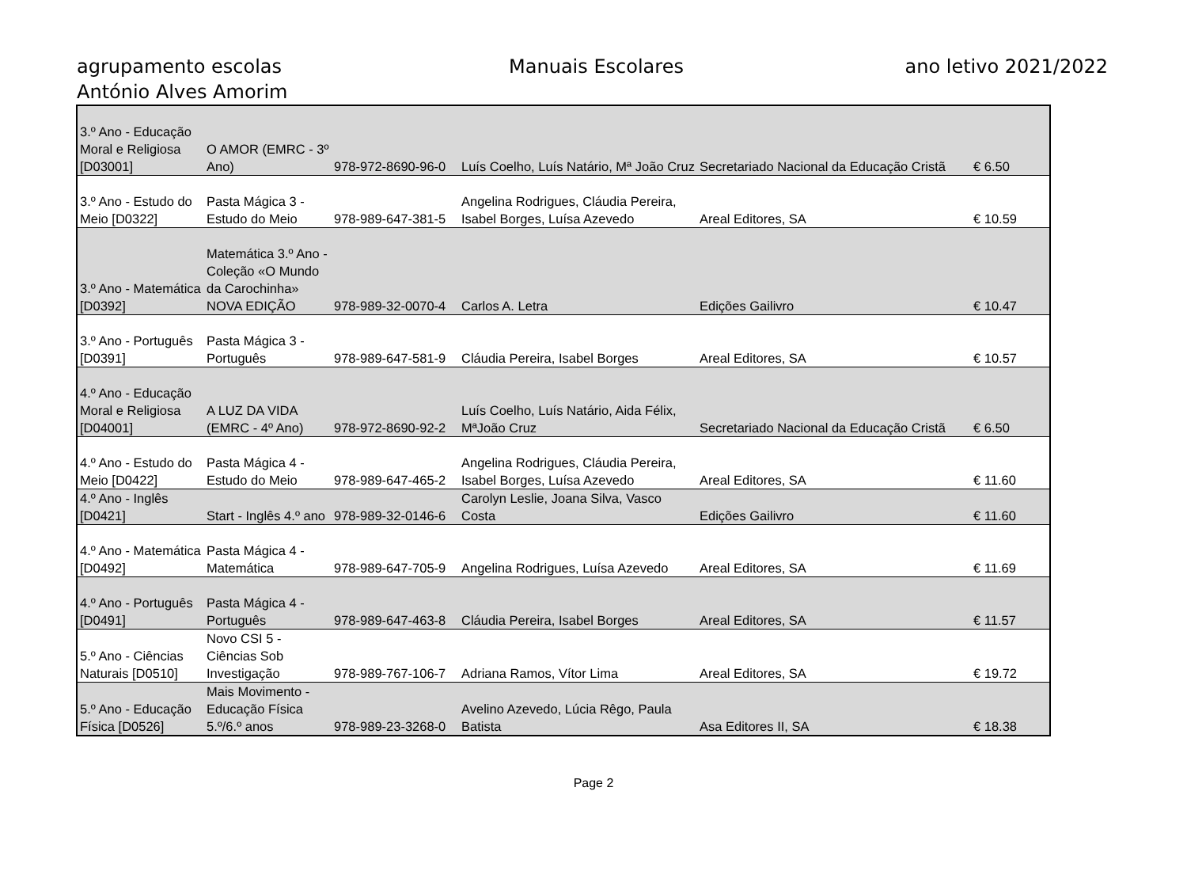agrupamento escolas
António Alves Amorim
Manuais Escolares ano letivo 2021/2022
| 3.º Ano - Educação Moral e Religiosa [D03001] | O AMOR (EMRC - 3º Ano) | 978-972-8690-96-0 | Luís Coelho, Luís Natário, Mª João Cruz | Secretariado Nacional da Educação Cristã | € 6.50 |
| 3.º Ano - Estudo do Meio [D0322] | Pasta Mágica 3 - Estudo do Meio | 978-989-647-381-5 | Angelina Rodrigues, Cláudia Pereira, Isabel Borges, Luísa Azevedo | Areal Editores, SA | € 10.59 |
| 3.º Ano - Matemática [D0392] | Matemática 3.º Ano - Coleção «O Mundo da Carochinha» NOVA EDIÇÃO | 978-989-32-0070-4 | Carlos A. Letra | Edições Gailivro | € 10.47 |
| 3.º Ano - Português [D0391] | Pasta Mágica 3 - Português | 978-989-647-581-9 | Cláudia Pereira, Isabel Borges | Areal Editores, SA | € 10.57 |
| 4.º Ano - Educação Moral e Religiosa [D04001] | A LUZ DA VIDA (EMRC - 4º Ano) | 978-972-8690-92-2 | Luís Coelho, Luís Natário, Aida Félix, MªJoão Cruz | Secretariado Nacional da Educação Cristã | € 6.50 |
| 4.º Ano - Estudo do Meio [D0422] | Pasta Mágica 4 - Estudo do Meio | 978-989-647-465-2 | Angelina Rodrigues, Cláudia Pereira, Isabel Borges, Luísa Azevedo | Areal Editores, SA | € 11.60 |
| 4.º Ano - Inglês [D0421] | Start - Inglês 4.º ano | 978-989-32-0146-6 | Carolyn Leslie, Joana Silva, Vasco Costa | Edições Gailivro | € 11.60 |
| 4.º Ano - Matemática [D0492] | Pasta Mágica 4 - Matemática | 978-989-647-705-9 | Angelina Rodrigues, Luísa Azevedo | Areal Editores, SA | € 11.69 |
| 4.º Ano - Português [D0491] | Pasta Mágica 4 - Português | 978-989-647-463-8 | Cláudia Pereira, Isabel Borges | Areal Editores, SA | € 11.57 |
| 5.º Ano - Ciências Naturais [D0510] | Novo CSI 5 - Ciências Sob Investigação | 978-989-767-106-7 | Adriana Ramos, Vítor Lima | Areal Editores, SA | € 19.72 |
| 5.º Ano - Educação Física [D0526] | Mais Movimento - Educação Física 5.º/6.º anos | 978-989-23-3268-0 | Avelino Azevedo, Lúcia Rêgo, Paula Batista | Asa Editores II, SA | € 18.38 |
Page 2